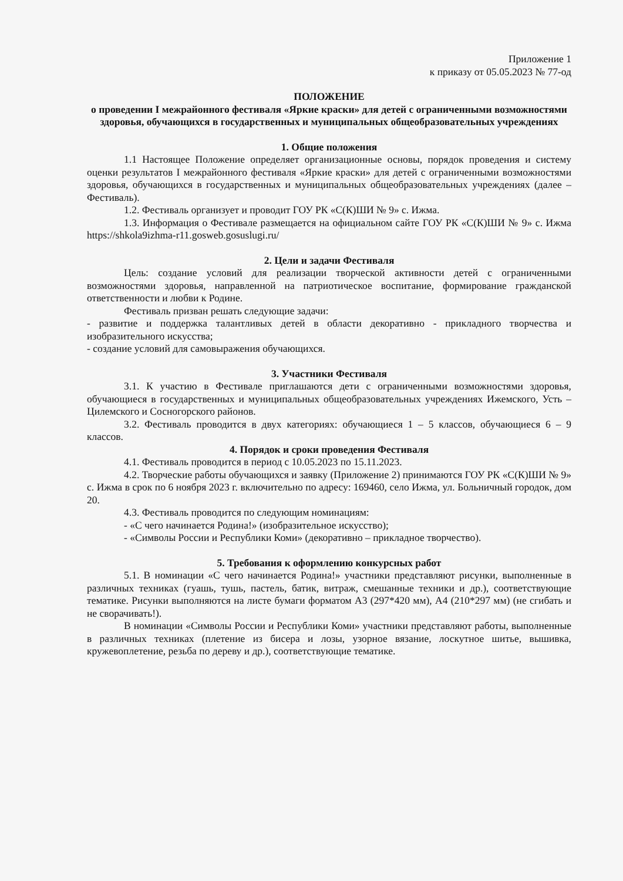Приложение 1
к приказу от 05.05.2023 № 77-од
ПОЛОЖЕНИЕ
о проведении I межрайонного фестиваля «Яркие краски» для детей с ограниченными возможностями здоровья, обучающихся в государственных и муниципальных общеобразовательных учреждениях
1. Общие положения
1.1 Настоящее Положение определяет организационные основы, порядок проведения и систему оценки результатов I межрайонного фестиваля «Яркие краски» для детей с ограниченными возможностями здоровья, обучающихся в государственных и муниципальных общеобразовательных учреждениях (далее – Фестиваль).
1.2. Фестиваль организует и проводит ГОУ РК «С(К)ШИ № 9» с. Ижма.
1.3. Информация о Фестивале размещается на официальном сайте ГОУ РК «С(К)ШИ № 9» с. Ижма https://shkola9izhma-r11.gosweb.gosuslugi.ru/
2. Цели и задачи Фестиваля
Цель: создание условий для реализации творческой активности детей с ограниченными возможностями здоровья, направленной на патриотическое воспитание, формирование гражданской ответственности и любви к Родине.
Фестиваль призван решать следующие задачи:
- развитие и поддержка талантливых детей в области декоративно - прикладного творчества и изобразительного искусства;
- создание условий для самовыражения обучающихся.
3. Участники Фестиваля
3.1. К участию в Фестивале приглашаются дети с ограниченными возможностями здоровья, обучающиеся в государственных и муниципальных общеобразовательных учреждениях Ижемского, Усть –Цилемского и Сосногорского районов.
3.2. Фестиваль проводится в двух категориях: обучающиеся 1 – 5 классов, обучающиеся 6 – 9 классов.
4. Порядок и сроки проведения Фестиваля
4.1. Фестиваль проводится в период с 10.05.2023 по 15.11.2023.
4.2. Творческие работы обучающихся и заявку (Приложение 2) принимаются ГОУ РК «С(К)ШИ № 9» с. Ижма в срок по 6 ноября 2023 г. включительно по адресу: 169460, село Ижма, ул. Больничный городок, дом 20.
4.3. Фестиваль проводится по следующим номинациям:
- «С чего начинается Родина!» (изобразительное искусство);
- «Символы России и Республики Коми» (декоративно – прикладное творчество).
5. Требования к оформлению конкурсных работ
5.1. В номинации «С чего начинается Родина!» участники представляют рисунки, выполненные в различных техниках (гуашь, тушь, пастель, батик, витраж, смешанные техники и др.), соответствующие тематике. Рисунки выполняются на листе бумаги форматом А3 (297*420 мм), А4 (210*297 мм) (не сгибать и не сворачивать!).
В номинации «Символы России и Республики Коми» участники представляют работы, выполненные в различных техниках (плетение из бисера и лозы, узорное вязание, лоскутное шитье, вышивка, кружевоплетение, резьба по дереву и др.), соответствующие тематике.